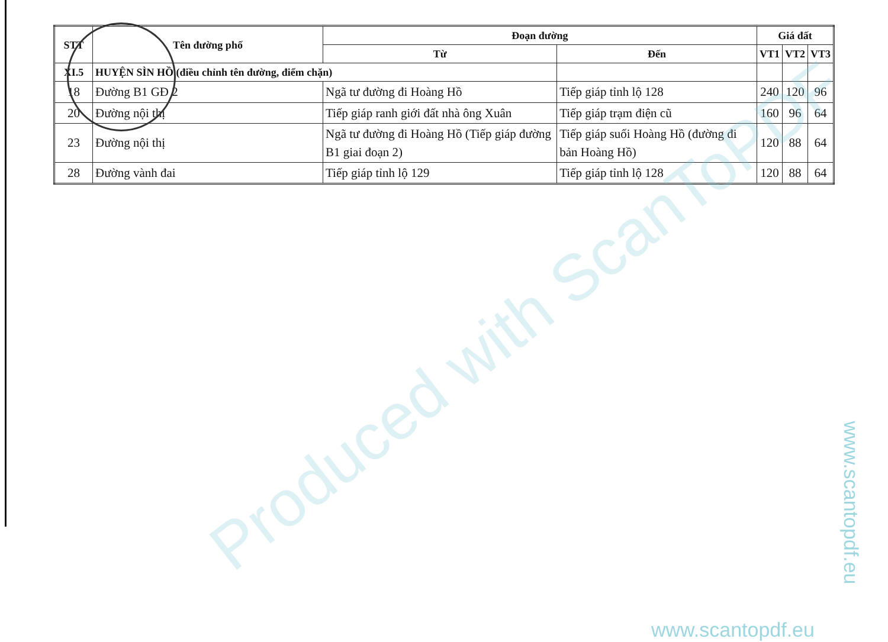| STT | Tên đường phố | Đoạn đường | | Giá đất | | |
| --- | --- | --- | --- | --- | --- | --- |
| | | Từ | Đến | VT1 | VT2 | VT3 |
| XI.5 | HUYỆN SÌN HỒ (điều chỉnh tên đường, điểm chặn) | | | | | |
| 18 | Đường B1 GĐ 2 | Ngã tư đường đi Hoàng Hồ | Tiếp giáp tỉnh lộ 128 | 240 | 120 | 96 |
| 20 | Đường nội thị | Tiếp giáp ranh giới đất nhà ông Xuân | Tiếp giáp trạm điện cũ | 160 | 96 | 64 |
| 23 | Đường nội thị | Ngã tư đường đi Hoàng Hồ (Tiếp giáp đường B1 giai đoạn 2) | Tiếp giáp suối Hoàng Hồ (đường đi bản Hoàng Hồ) | 120 | 88 | 64 |
| 28 | Đường vành đai | Tiếp giáp tỉnh lộ 129 | Tiếp giáp tỉnh lộ 128 | 120 | 88 | 64 |
Produced with ScanToPDF
www.scantopdf.eu
www.scantopdf.eu